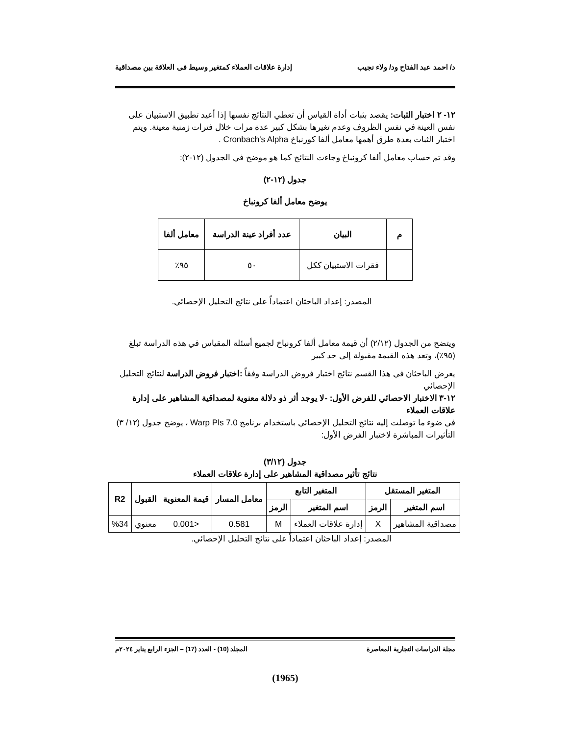د/ احمد عبد الفتاح ود/ ولاء نجيب إدارة علاقات العملاء كمتغير وسيط فى العلاقة بين مصداقية
١٢- ٢ اختبار الثبات: يقصد بثبات أداة القياس أن تعطي النتائج نفسها إذا أعيد تطبيق الاستبيان على نفس العينة في نفس الظروف وعدم تغيرها بشكل كبير عدة مرات خلال فترات زمنية معينة. ويتم اختبار الثبات بعدة طرق أهمها معامل ألفا كورنباخ Cronbach's Alpha .
وقد تم حساب معامل ألفا كرونباخ وجاءت النتائج كما هو موضح في الجدول (١٢-٢):
جدول (١٢-٢)
يوضح معامل ألفا كرونباخ
| م | البيان | عدد أفراد عينة الدراسة | معامل ألفا |
| --- | --- | --- | --- |
| | فقرات الاستبيان ككل | ٥٠ | ٩٥٪ |
المصدر: إعداد الباحثان اعتماداً على نتائج التحليل الإحصائي.
ويتضح من الجدول (٢/١٢) أن قيمة معامل ألفا كرونباخ لجميع أسئلة المقياس في هذه الدراسة تبلغ (٩٥٪)، وتعد هذه القيمة مقبولة إلى حد كبير
يعرض الباحثان في هذا القسم نتائج اختبار فروض الدراسة وفقاً :اختبار فروض الدراسة لنتائج التحليل الإحصائي
١٢-٣ الاختبار الاحصائي للفرض الأول: -لا يوجد أثر ذو دلالة معنوية لمصداقية المشاهير على إدارة علاقات العملاء
في ضوء ما توصلت إليه نتائج التحليل الإحصائي باستخدام برنامج Warp Pls 7.0 ، يوضح جدول (١٢/ ٣) التأثيرات المباشرة لاختبار الفرض الأول:
جدول (٣/١٢)
نتائج تأثير مصداقية المشاهير على إدارة علاقات العملاء
| المتغير المستقل | | المتغير التابع | | معامل المسار | قيمة المعنوية | القبول | R2 |
| --- | --- | --- | --- | --- | --- | --- | --- |
| اسم المتغير | الرمز | اسم المتغير | الرمز | | | | |
| مصداقية المشاهير | X | إدارة علاقات العملاء | M | 0.581 | <0.001 | معنوي | %34 |
المصدر: إعداد الباحثان اعتماداً على نتائج التحليل الإحصائي.
مجلة الدراسات التجارية المعاصرة المجلد (10) - العدد (17) – الجزء الرابع يناير ٢٠٢٤م
(1965)